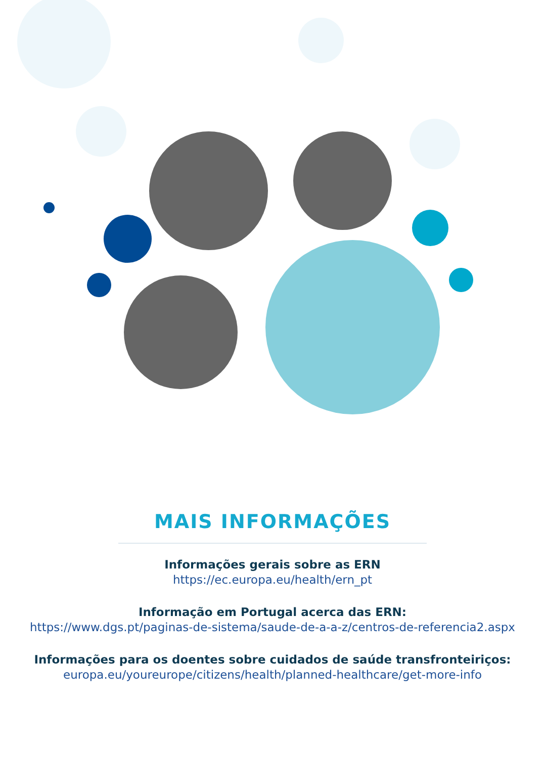MAIS INFORMAÇÕES
Informações gerais sobre as ERN
https://ec.europa.eu/health/ern_pt
Informação em Portugal acerca das ERN:
https://www.dgs.pt/paginas-de-sistema/saude-de-a-a-z/centros-de-referencia2.aspx
Informações para os doentes sobre cuidados de saúde transfronteiriços:
europa.eu/youreurope/citizens/health/planned-healthcare/get-more-info